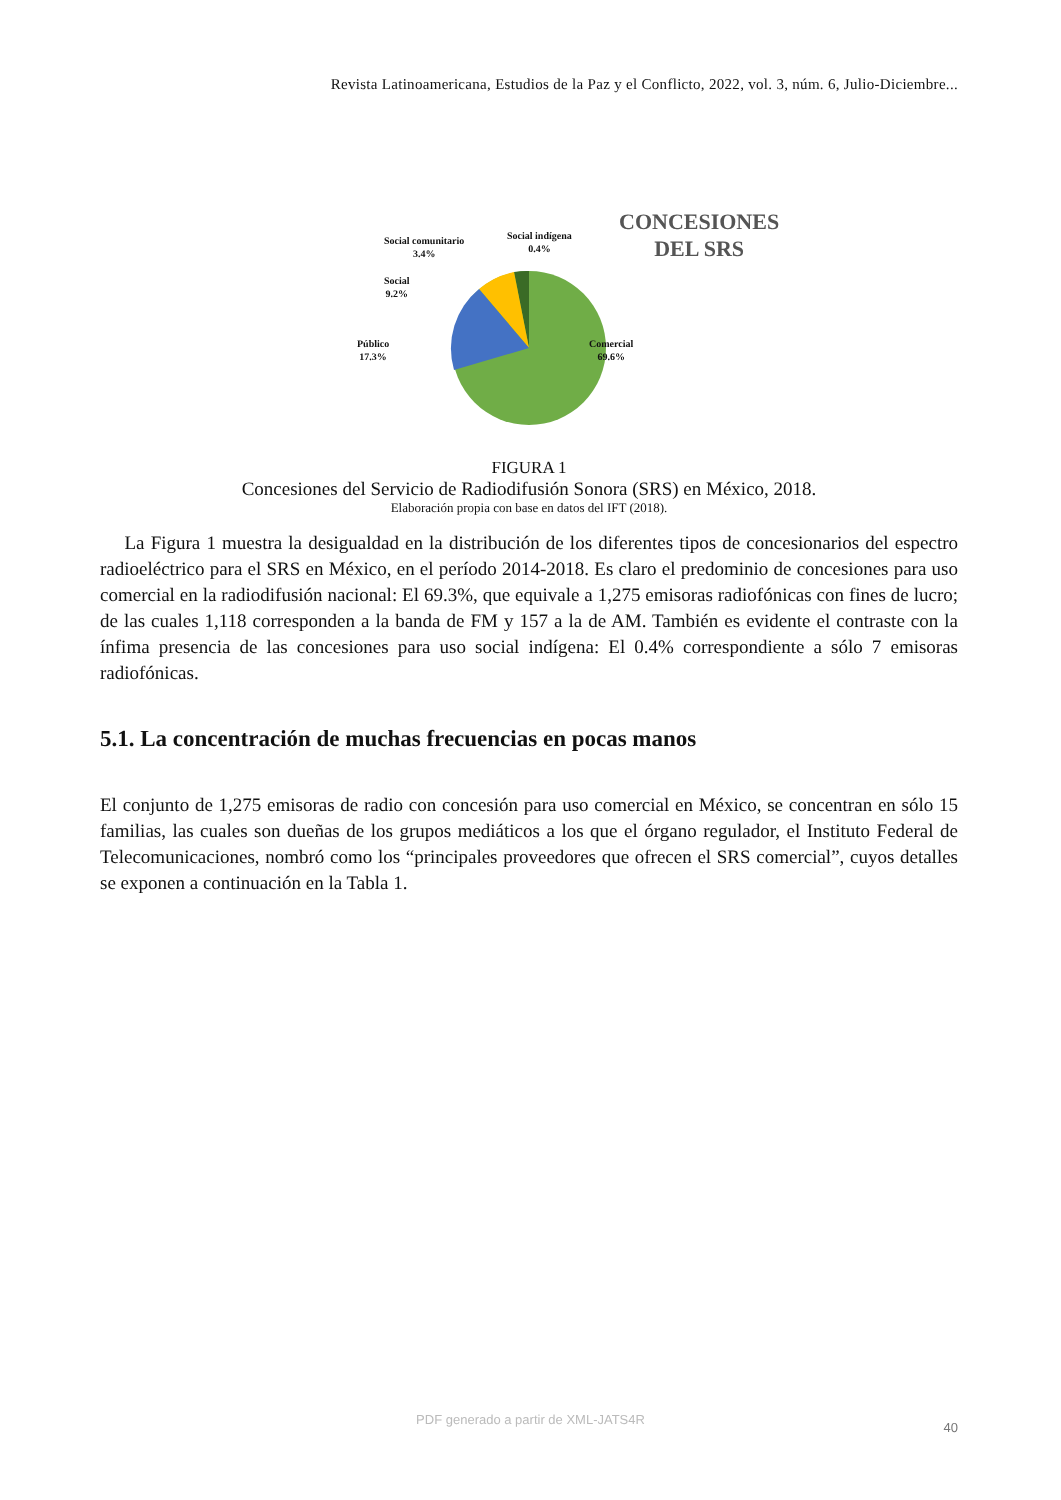Revista Latinoamericana, Estudios de la Paz y el Conflicto, 2022, vol. 3, núm. 6, Julio-Diciembre...
Social comunitario
3.4%
Social indígena
0.4%
Social
9.2%
Público
17.3%
Comercial
69.6%
CONCESIONES
DEL SRS
FIGURA 1
Concesiones del Servicio de Radiodifusión Sonora (SRS) en México, 2018.
Elaboración propia con base en datos del IFT (2018).
La Figura 1 muestra la desigualdad en la distribución de los diferentes tipos de concesionarios del espectro radioeléctrico para el SRS en México, en el período 2014-2018. Es claro el predominio de concesiones para uso comercial en la radiodifusión nacional: El 69.3%, que equivale a 1,275 emisoras radiofónicas con fines de lucro; de las cuales 1,118 corresponden a la banda de FM y 157 a la de AM. También es evidente el contraste con la ínfima presencia de las concesiones para uso social indígena: El 0.4% correspondiente a sólo 7 emisoras radiofónicas.
5.1. La concentración de muchas frecuencias en pocas manos
El conjunto de 1,275 emisoras de radio con concesión para uso comercial en México, se concentran en sólo 15 familias, las cuales son dueñas de los grupos mediáticos a los que el órgano regulador, el Instituto Federal de Telecomunicaciones, nombró como los “principales proveedores que ofrecen el SRS comercial”, cuyos detalles se exponen a continuación en la Tabla 1.
PDF generado a partir de XML-JATS4R
40